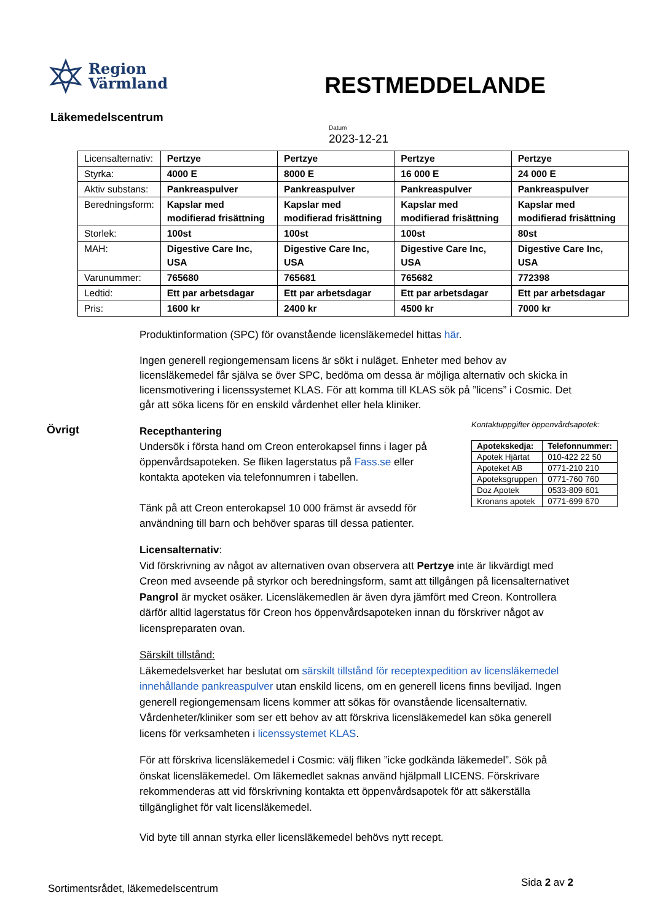Region
Värmland
RESTMEDDELANDE
Läkemedelscentrum
Datum
2023-12-21
| Licensalternativ: | Pertzye | Pertzye | Pertzye | Pertzye |
| Styrka: | 4000 E | 8000 E | 16 000 E | 24 000 E |
| Aktiv substans: | Pankreaspulver | Pankreaspulver | Pankreaspulver | Pankreaspulver |
| Beredningsform: | Kapslar med modifierad frisättning | Kapslar med modifierad frisättning | Kapslar med modifierad frisättning | Kapslar med modifierad frisättning |
| Storlek: | 100st | 100st | 100st | 80st |
| MAH: | Digestive Care Inc, USA | Digestive Care Inc, USA | Digestive Care Inc, USA | Digestive Care Inc, USA |
| Varunummer: | 765680 | 765681 | 765682 | 772398 |
| Ledtid: | Ett par arbetsdagar | Ett par arbetsdagar | Ett par arbetsdagar | Ett par arbetsdagar |
| Pris: | 1600 kr | 2400 kr | 4500 kr | 7000 kr |
Produktinformation (SPC) för ovanstående licensläkemedel hittas här.
Ingen generell regiongemensam licens är sökt i nuläget. Enheter med behov av licensläkemedel får själva se över SPC, bedöma om dessa är möjliga alternativ och skicka in licensmotivering i licenssystemet KLAS. För att komma till KLAS sök på ”licens” i Cosmic. Det går att söka licens för en enskild vårdenhet eller hela kliniker.
Övrigt
Recepthantering
Undersök i första hand om Creon enterokapsel finns i lager på öppenvårdsapoteken. Se fliken lagerstatus på Fass.se eller kontakta apoteken via telefonnumren i tabellen.
Tänk på att Creon enterokapsel 10 000 främst är avsedd för användning till barn och behöver sparas till dessa patienter.
Kontaktuppgifter öppenvårdsapotek:
| Apotekskedja: | Telefonnummer: |
| --- | --- |
| Apotek Hjärtat | 010-422 22 50 |
| Apoteket AB | 0771-210 210 |
| Apoteksgruppen | 0771-760 760 |
| Doz Apotek | 0533-809 601 |
| Kronans apotek | 0771-699 670 |
Licensalternativ:
Vid förskrivning av något av alternativen ovan observera att Pertzye inte är likvärdigt med Creon med avseende på styrkor och beredningsform, samt att tillgången på licensalternativet Pangrol är mycket osäker. Licensläkemedlen är även dyra jämfört med Creon. Kontrollera därför alltid lagerstatus för Creon hos öppenvårdsapoteken innan du förskriver något av licenspreparaten ovan.
Särskilt tillstånd:
Läkemedelsverket har beslutat om särskilt tillstånd för receptexpedition av licensläkemedel innehållande pankreaspulver utan enskild licens, om en generell licens finns beviljad. Ingen generell regiongemensam licens kommer att sökas för ovanstående licensalternativ. Vårdenheter/kliniker som ser ett behov av att förskriva licensläkemedel kan söka generell licens för verksamheten i licenssystemet KLAS.
För att förskriva licensläkemedel i Cosmic: välj fliken ”icke godkända läkemedel”. Sök på önskat licensläkemedel. Om läkemedlet saknas använd hjälpmall LICENS. Förskrivare rekommenderas att vid förskrivning kontakta ett öppenvårdsapotek för att säkerställa tillgänglighet för valt licensläkemedel.
Vid byte till annan styrka eller licensläkemedel behövs nytt recept.
Sortimentsrådet, läkemedelscentrum Sida 2 av 2